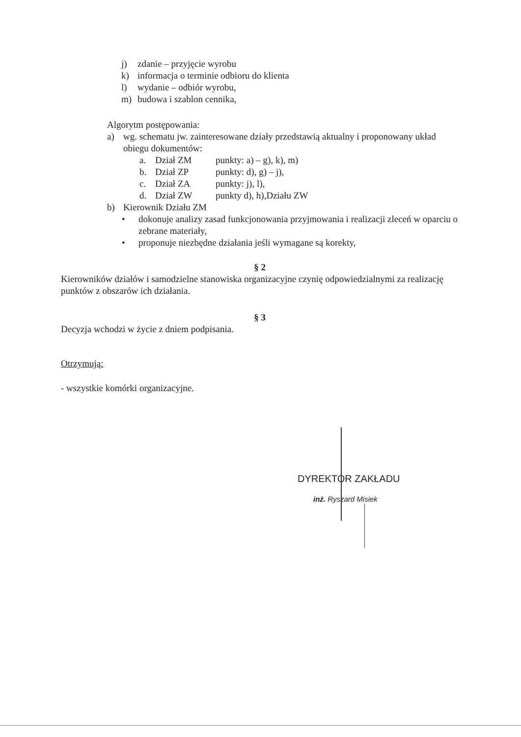j) zdanie – przyjęcie wyrobu
k) informacja o terminie odbioru do klienta
l) wydanie – odbiór wyrobu,
m) budowa i szablon cennika,
Algorytm postępowania:
a) wg. schematu jw. zainteresowane działy przedstawią aktualny i proponowany układ obiegu dokumentów:
a. Dział ZM punkty: a) – g), k), m)
b. Dział ZP punkty: d), g) – j),
c. Dział ZA punkty: j), l),
d. Dział ZW punkty d), h),Działu ZW
b) Kierownik Działu ZM
• dokonuje analizy zasad funkcjonowania przyjmowania i realizacji zleceń w oparciu o zebrane materiały,
• proponuje niezbędne działania jeśli wymagane są korekty,
§ 2
Kierowników działów i samodzielne stanowiska organizacyjne czynię odpowiedzialnymi za realizację punktów z obszarów ich działania.
§ 3
Decyzja wchodzi w życie z dniem podpisania.
Otrzymują:
- wszystkie komórki organizacyjne.
DYREKTOR ZAKŁADU
inż. Ryszard Misiek